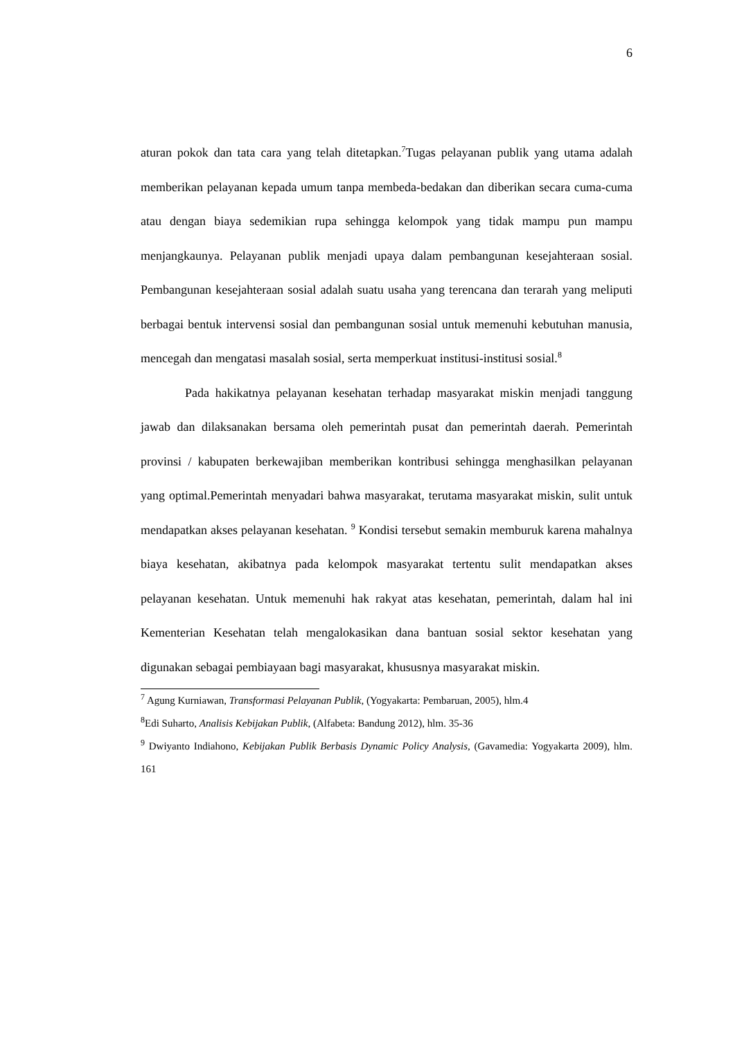6
aturan pokok dan tata cara yang telah ditetapkan.<sup>7</sup>Tugas pelayanan publik yang utama adalah memberikan pelayanan kepada umum tanpa membeda-bedakan dan diberikan secara cuma-cuma atau dengan biaya sedemikian rupa sehingga kelompok yang tidak mampu pun mampu menjangkaunya. Pelayanan publik menjadi upaya dalam pembangunan kesejahteraan sosial. Pembangunan kesejahteraan sosial adalah suatu usaha yang terencana dan terarah yang meliputi berbagai bentuk intervensi sosial dan pembangunan sosial untuk memenuhi kebutuhan manusia, mencegah dan mengatasi masalah sosial, serta memperkuat institusi-institusi sosial.<sup>8</sup>
Pada hakikatnya pelayanan kesehatan terhadap masyarakat miskin menjadi tanggung jawab dan dilaksanakan bersama oleh pemerintah pusat dan pemerintah daerah. Pemerintah provinsi / kabupaten berkewajiban memberikan kontribusi sehingga menghasilkan pelayanan yang optimal.Pemerintah menyadari bahwa masyarakat, terutama masyarakat miskin, sulit untuk mendapatkan akses pelayanan kesehatan. <sup>9</sup> Kondisi tersebut semakin memburuk karena mahalnya biaya kesehatan, akibatnya pada kelompok masyarakat tertentu sulit mendapatkan akses pelayanan kesehatan. Untuk memenuhi hak rakyat atas kesehatan, pemerintah, dalam hal ini Kementerian Kesehatan telah mengalokasikan dana bantuan sosial sektor kesehatan yang digunakan sebagai pembiayaan bagi masyarakat, khususnya masyarakat miskin.
<sup>7</sup> Agung Kurniawan, Transformasi Pelayanan Publik, (Yogyakarta: Pembaruan, 2005), hlm.4
<sup>8</sup> Edi Suharto, Analisis Kebijakan Publik, (Alfabeta: Bandung 2012), hlm. 35-36
<sup>9</sup> Dwiyanto Indiahono, Kebijakan Publik Berbasis Dynamic Policy Analysis, (Gavamedia: Yogyakarta 2009), hlm. 161